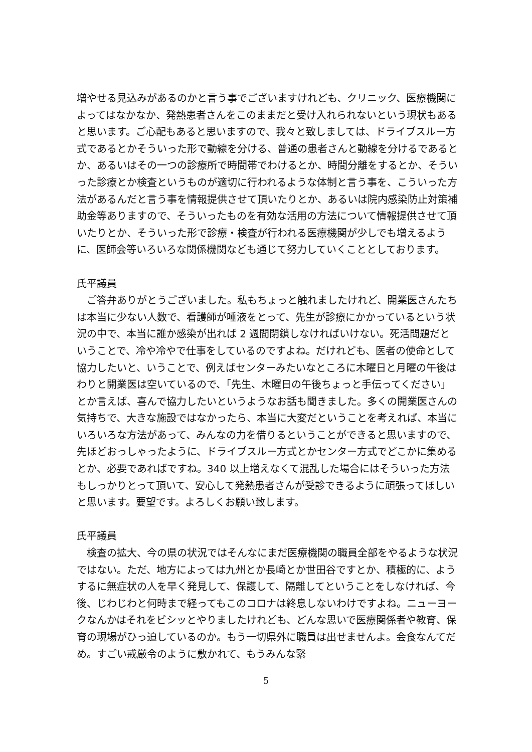増やせる見込みがあるのかと言う事でございますけれども、クリニック、医療機関によってはなかなか、発熱患者さんをこのままだと受け入れられないという現状もあると思います。ご心配もあると思いますので、我々と致しましては、ドライブスルー方式であるとかそういった形で動線を分ける、普通の患者さんと動線を分けるであるとか、あるいはその一つの診療所で時間帯でわけるとか、時間分離をするとか、そういった診療とか検査というものが適切に行われるような体制と言う事を、こういった方法があるんだと言う事を情報提供させて頂いたりとか、あるいは院内感染防止対策補助金等ありますので、そういったものを有効な活用の方法について情報提供させて頂いたりとか、そういった形で診療・検査が行われる医療機関が少しでも増えるように、医師会等いろいろな関係機関なども通じて努力していくこととしております。
氏平議員
　ご答弁ありがとうございました。私もちょっと触れましたけれど、開業医さんたちは本当に少ない人数で、看護師が唾液をとって、先生が診療にかかっているという状況の中で、本当に誰か感染が出れば 2 週間閉鎖しなければいけない。死活問題だということで、冷や冷やで仕事をしているのですよね。だけれども、医者の使命として協力したいと、いうことで、例えばセンターみたいなところに木曜日と月曜の午後はわりと開業医は空いているので、「先生、木曜日の午後ちょっと手伝ってください」とか言えば、喜んで協力したいというようなお話も聞きました。多くの開業医さんの気持ちで、大きな施設ではなかったら、本当に大変だということを考えれば、本当にいろいろな方法があって、みんなの力を借りるということができると思いますので、先ほどおっしゃったように、ドライブスルー方式とかセンター方式でどこかに集めるとか、必要であればですね。340 以上増えなくて混乱した場合にはそういった方法もしっかりとって頂いて、安心して発熱患者さんが受診できるように頑張ってほしいと思います。要望です。よろしくお願い致します。
氏平議員
　検査の拡大、今の県の状況ではそんなにまだ医療機関の職員全部をやるような状況ではない。ただ、地方によっては九州とか長崎とか世田谷ですとか、積極的に、ようするに無症状の人を早く発見して、保護して、隔離してということをしなければ、今後、じわじわと何時まで経ってもこのコロナは終息しないわけですよね。ニューヨークなんかはそれをビシッとやりましたけれども、どんな思いで医療関係者や教育、保育の現場がひっ迫しているのか。もう一切県外に職員は出せませんよ。会食なんてだめ。すごい戒厳令のように敷かれて、もうみんな緊
5